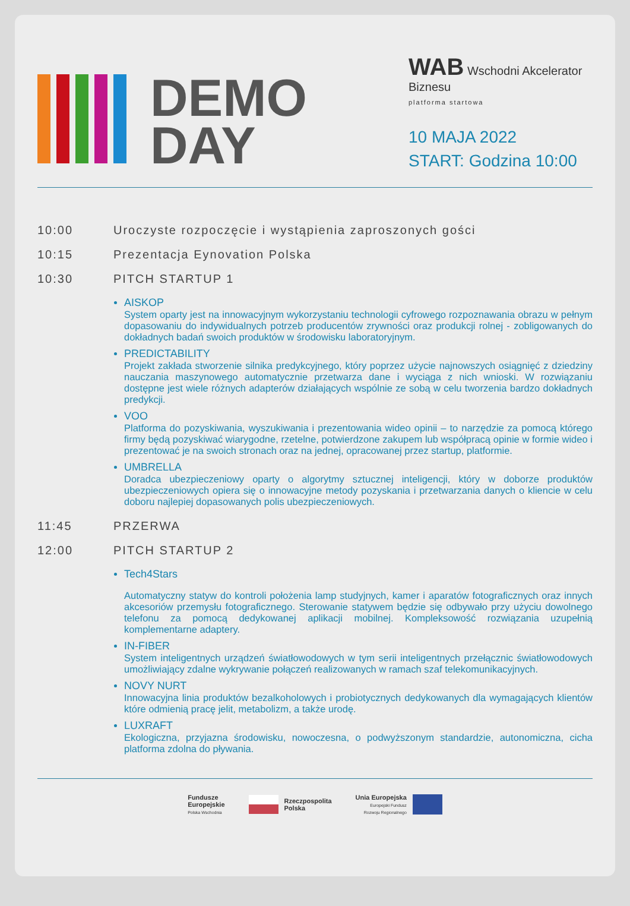DEMO
DAY
WAB Wschodni Akcelerator Biznesu
platforma startowa
10 MAJA 2022
START: Godzina 10:00
10:00 Uroczyste rozpoczęcie i wystąpienia zaproszonych gości
10:15 Prezentacja Eynovation Polska
10:30 PITCH STARTUP 1
AISKOP
System oparty jest na innowacyjnym wykorzystaniu technologii cyfrowego rozpoznawania obrazu w pełnym dopasowaniu do indywidualnych potrzeb producentów zrywności oraz produkcji rolnej - zobligowanych do dokładnych badań swoich produktów w środowisku laboratoryjnym.
PREDICTABILITY
Projekt zakłada stworzenie silnika predykcyjnego, który poprzez użycie najnowszych osiągnięć z dziedziny nauczania maszynowego automatycznie przetwarza dane i wyciąga z nich wnioski. W rozwiązaniu dostępne jest wiele różnych adapterów działających wspólnie ze sobą w celu tworzenia bardzo dokładnych predykcji.
VOO
Platforma do pozyskiwania, wyszukiwania i prezentowania wideo opinii – to narzędzie za pomocą którego firmy będą pozyskiwać wiarygodne, rzetelne, potwierdzone zakupem lub współpracą opinie w formie wideo i prezentować je na swoich stronach oraz na jednej, opracowanej przez startup, platformie.
UMBRELLA
Doradca ubezpieczeniowy oparty o algorytmy sztucznej inteligencji, który w doborze produktów ubezpieczeniowych opiera się o innowacyjne metody pozyskania i przetwarzania danych o kliencie w celu doboru najlepiej dopasowanych polis ubezpieczeniowych.
11:45 PRZERWA
12:00 PITCH STARTUP 2
Tech4Stars
Automatyczny statyw do kontroli położenia lamp studyjnych, kamer i aparatów fotograficznych oraz innych akcesoriów przemysłu fotograficznego. Sterowanie statywem będzie się odbywało przy użyciu dowolnego telefonu za pomocą dedykowanej aplikacji mobilnej. Kompleksowość rozwiązania uzupełnią komplementarne adaptery.
IN-FIBER
System inteligentnych urządzeń światłowodowych w tym serii inteligentnych przełącznic światłowodowych umożliwiający zdalne wykrywanie połączeń realizowanych w ramach szaf telekomunikacyjnych.
NOVY NURT
Innowacyjna linia produktów bezalkoholowych i probiotycznych dedykowanych dla wymagających klientów które odmienią pracę jelit, metabolizm, a także urodę.
LUXRAFT
Ekologiczna, przyjazna środowisku, nowoczesna, o podwyższonym standardzie, autonomiczna, cicha platforma zdolna do pływania.
Fundusze
Europejskie
Polska Wschodnia
Rzeczpospolita
Polska
Unia Europejska
Europejski Fundusz
Rozwoju Regionalnego